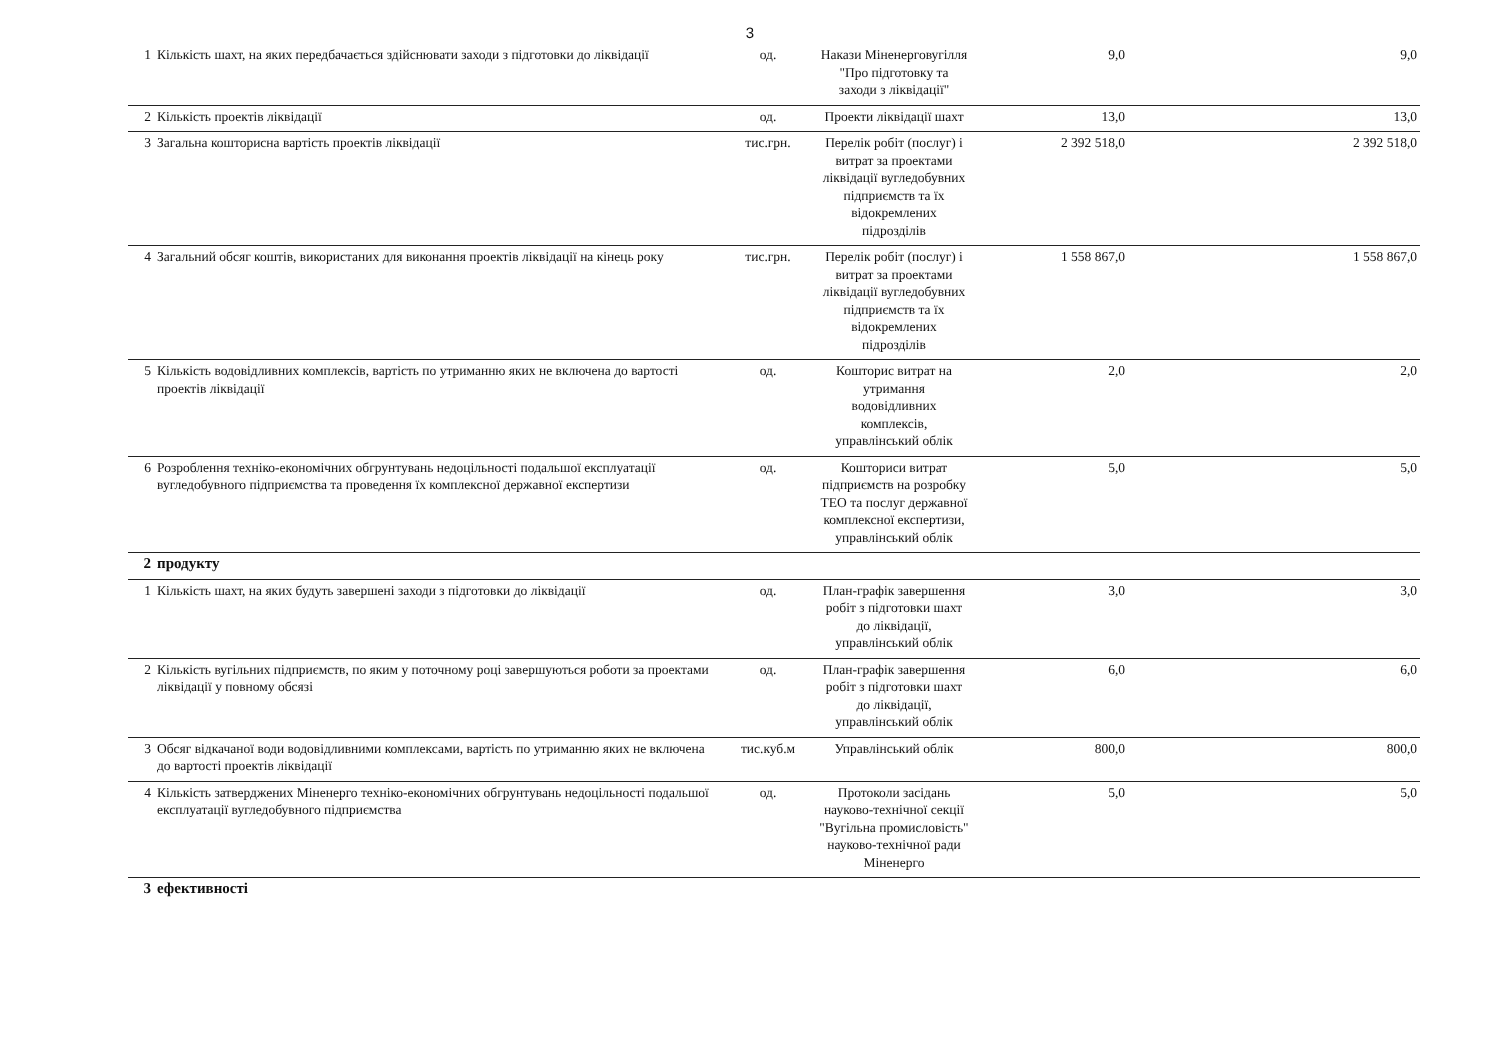3
| 1 | Кількість шахт, на яких передбачається здійснювати заходи з підготовки до ліквідації | од. | Накази Міненерговугілля "Про підготовку та заходи з ліквідації" | 9,0 | 9,0 |
| 2 | Кількість проектів ліквідації | од. | Проекти ліквідації шахт | 13,0 | 13,0 |
| 3 | Загальна кошторисна вартість проектів ліквідації | тис.грн. | Перелік робіт (послуг) і витрат за проектами ліквідації вугледобувних підприємств та їх відокремлених підрозділів | 2 392 518,0 | 2 392 518,0 |
| 4 | Загальний обсяг коштів, використаних для виконання проектів ліквідації на кінець року | тис.грн. | Перелік робіт (послуг) і витрат за проектами ліквідації вугледобувних підприємств та їх відокремлених підрозділів | 1 558 867,0 | 1 558 867,0 |
| 5 | Кількість водовідливних комплексів, вартість по утриманню яких не включена до вартості проектів ліквідації | од. | Кошторис витрат на утримання водовідливних комплексів, управлінський облік | 2,0 | 2,0 |
| 6 | Розроблення техніко-економічних обгрунтувань недоцільності подальшої експлуатації вугледобувного підприємства та проведення їх комплексної державної експертизи | од. | Кошториси витрат підприємств на розробку ТЕО та послуг державної комплексної експертизи, управлінський облік | 5,0 | 5,0 |
| 2 | продукту | | | | |
| 1 | Кількість шахт, на яких будуть завершені заходи з підготовки до ліквідації | од. | План-графік завершення робіт з підготовки шахт до ліквідації, управлінський облік | 3,0 | 3,0 |
| 2 | Кількість вугільних підприємств, по яким у поточному році завершуються роботи за проектами ліквідації у повному обсязі | од. | План-графік завершення робіт з підготовки шахт до ліквідації, управлінський облік | 6,0 | 6,0 |
| 3 | Обсяг відкачаної води водовідливними комплексами, вартість по утриманню яких не включена до вартості проектів ліквідації | тис.куб.м | Управлінський облік | 800,0 | 800,0 |
| 4 | Кількість затверджених Міненерго техніко-економічних обгрунтувань недоцільності подальшої експлуатації вугледобувного підприємства | од. | Протоколи засідань науково-технічної секції "Вугільна промисловість" науково-технічної ради Міненерго | 5,0 | 5,0 |
| 3 | ефективності | | | | |